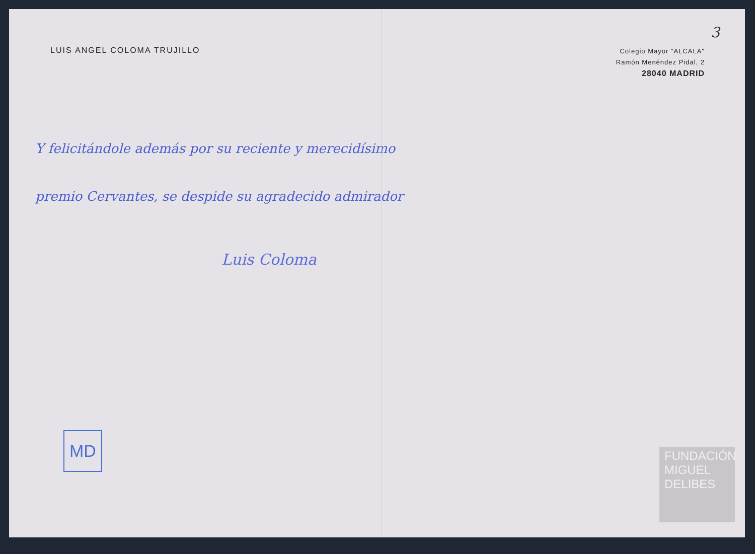3
LUIS ANGEL COLOMA TRUJILLO
Colegio Mayor "ALCALA"
Ramón Menéndez Pidal, 2
28040 MADRID
Y felicitándole además por su reciente y merecidísimo
premio Cervantes, se despide su agradecido admirador
Luis Coloma
MD
FUNDACIÓN MIGUEL DELIBES